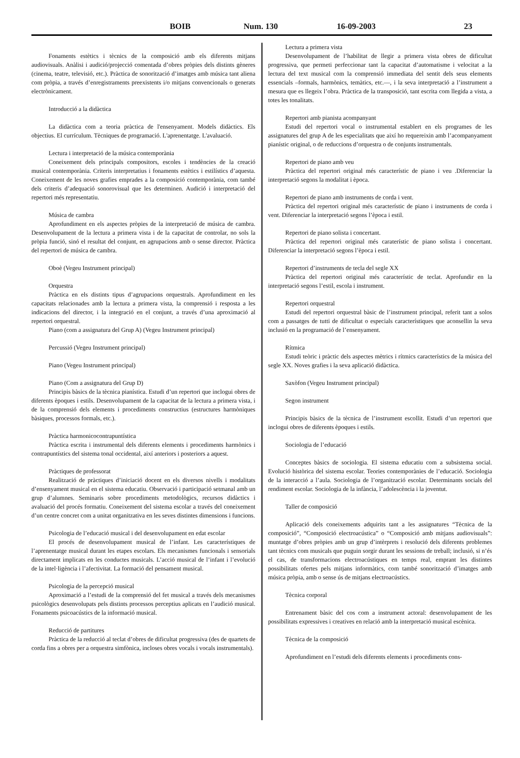BOIB Num. 130 16-09-2003 23
Fonaments estètics i tècnics de la composició amb els diferents mitjans audiovisuals. Anàlisi i audició/projecció comentada d’obres pròpies dels distints gèneres (cinema, teatre, televisió, etc.). Pràctica de sonorització d’imatges amb música tant aliena com pròpia, a través d’enregistraments preexistents i/o mitjans convencionals o generats electrònicament.
Introducció a la didàctica
La didàctica com a teoria pràctica de l'ensenyament. Models didàctics. Els objectius. El currículum. Tècniques de programació. L'aprenentatge. L'avaluació.
Lectura i interpretació de la música contemporània
Coneixement dels principals compositors, escoles i tendències de la creació musical contemporània. Criteris interpretatius i fonaments estètics i estilístics d’aquesta. Coneixement de les noves grafies emprades a la composició contemporània, com també dels criteris d’adequació sonorovisual que les determinen. Audició i interpretació del repertori més representatiu.
Música de cambra
Aprofundiment en els aspectes pròpies de la interpretació de música de cambra. Desenvolupament de la lectura a primera vista i de la capacitat de controlar, no sols la pròpia funció, sinó el resultat del conjunt, en agrupacions amb o sense director. Pràctica del repertori de música de cambra.
Oboè (Vegeu Instrument principal)
Orquestra
Pràctica en els distints tipus d’agrupacions orquestrals. Aprofundiment en les capacitats relacionades amb la lectura a primera vista, la comprensió i resposta a les indicacions del director, i la integració en el conjunt, a través d’una aproximació al repertori orquestral.
Piano (com a assignatura del Grup A) (Vegeu Instrument principal)
Percussió (Vegeu Instrument principal)
Piano (Vegeu Instrument principal)
Piano (Com a assignatura del Grup D)
Principis bàsics de la tècnica pianística. Estudi d’un repertori que inclogui obres de diferents èpoques i estils. Desenvolupament de la capacitat de la lectura a primera vista, i de la comprensió dels elements i procediments constructius (estructures harmòniques bàsiques, processos formals, etc.).
Pràctica harmonicocontrapuntística
Pràctica escrita i instrumental dels diferents elements i procediments harmònics i contrapuntístics del sistema tonal occidental, així anteriors i posteriors a aquest.
Pràctiques de professorat
Realització de pràctiques d’iniciació docent en els diversos nivells i modalitats d’ensenyament musical en el sistema educatiu. Observació i participació setmanal amb un grup d’alumnes. Seminaris sobre procediments metodològics, recursos didàctics i avaluació del procés formatiu. Coneixement del sistema escolar a través del coneixement d’un centre concret com a unitat organitzativa en les seves distintes dimensions i funcions.
Psicologia de l’educació musical i del desenvolupament en edat escolar
El procés de desenvolupament musical de l’infant. Les característiques de l’aprenentatge musical durant les etapes escolars. Els mecanismes funcionals i sensorials directament implicats en les conductes musicals. L’acció musical de l’infant i l’evolució de la intel·ligència i l’afectivitat. La formació del pensament musical.
Psicologia de la percepció musical
Aproximació a l’estudi de la comprensió del fet musical a través dels mecanismes psicològics desenvolupats pels distints processos perceptius aplicats en l’audició musical. Fonaments psicoacústics de la informació musical.
Reducció de partitures
Pràctica de la reducció al teclat d’obres de dificultat progressiva (des de quartets de corda fins a obres per a orquestra simfònica, incloses obres vocals i vocals instrumentals).
Lectura a primera vista
Desenvolupament de l’habilitat de llegir a primera vista obres de dificultat progressiva, que permeti perfeccionar tant la capacitat d’automatisme i velocitat a la lectura del text musical com la comprensió immediata del sentit dels seus elements essencials –formals, harmònics, temàtics, etc.—, i la seva interpretació a l’instrument a mesura que es llegeix l’obra. Pràctica de la transposició, tant escrita com llegida a vista, a totes les tonalitats.
Repertori amb pianista acompanyant
Estudi del repertori vocal o instrumental establert en els programes de les assignatures del grup A de les especialitats que així ho requereixin amb l’acompanyament pianístic original, o de reduccions d’orquestra o de conjunts instrumentals.
Repertori de piano amb veu
Pràctica del repertori original més característic de piano i veu .Diferenciar la interpretació segons la modalitat i època.
Repertori de piano amb instruments de corda i vent.
Pràctica del repertori original més característic de piano i instruments de corda i vent. Diferenciar la interpretació segons l’època i estil.
Repertori de piano solista i concertant.
Pràctica del repertori original més caraterístic de piano solista i concertant. Diferenciar la interpretació segons l’època i estil.
Repertori d’instruments de tecla del segle XX
Pràctica del repertori original més característic de teclat. Aprofundir en la interpretació segons l’estil, escola i instrument.
Repertori orquestral
Estudi del repertori orquestral bàsic de l’instrument principal, referit tant a solos com a passatges de tutti de dificultat o especials característiques que aconsellin la seva inclusió en la programació de l’ensenyament.
Rítmica
Estudi teòric i pràctic dels aspectes mètrics i rítmics característics de la música del segle XX. Noves grafies i la seva aplicació didàctica.
Saxòfon (Vegeu Instrument principal)
Segon instrument
Principis bàsics de la tècnica de l’instrument escollit. Estudi d’un repertori que inclogui obres de diferents èpoques i estils.
Sociologia de l’educació
Conceptes bàsics de sociologia. El sistema educatiu com a subsistema social. Evolució històrica del sistema escolar. Teories contemporànies de l’educació. Sociologia de la interacció a l’aula. Sociologia de l’organització escolar. Determinants socials del rendiment escolar. Sociologia de la infància, l’adolescència i la joventut.
Taller de composició
Aplicació dels coneixements adquirits tant a les assignatures “Tècnica de la composició”, “Composició electroacústica” o “Composició amb mitjans audiovisuals”: muntatge d’obres pròpies amb un grup d’intèrprets i resolució dels diferents problemes tant tècnics com musicals que puguin sorgir durant les sessions de treball; inclusió, si n’és el cas, de transformacions electroacústiques en temps real, emprant les distintes possibilitats ofertes pels mitjans informàtics, com també sonorització d’imatges amb música pròpia, amb o sense ús de mitjans electroacústics.
Tècnica corporal
Entrenament bàsic del cos com a instrument actoral: desenvolupament de les possibilitats expressives i creatives en relació amb la interpretació musical escènica.
Tècnica de la composició
Aprofundiment en l’estudi dels diferents elements i procediments cons-